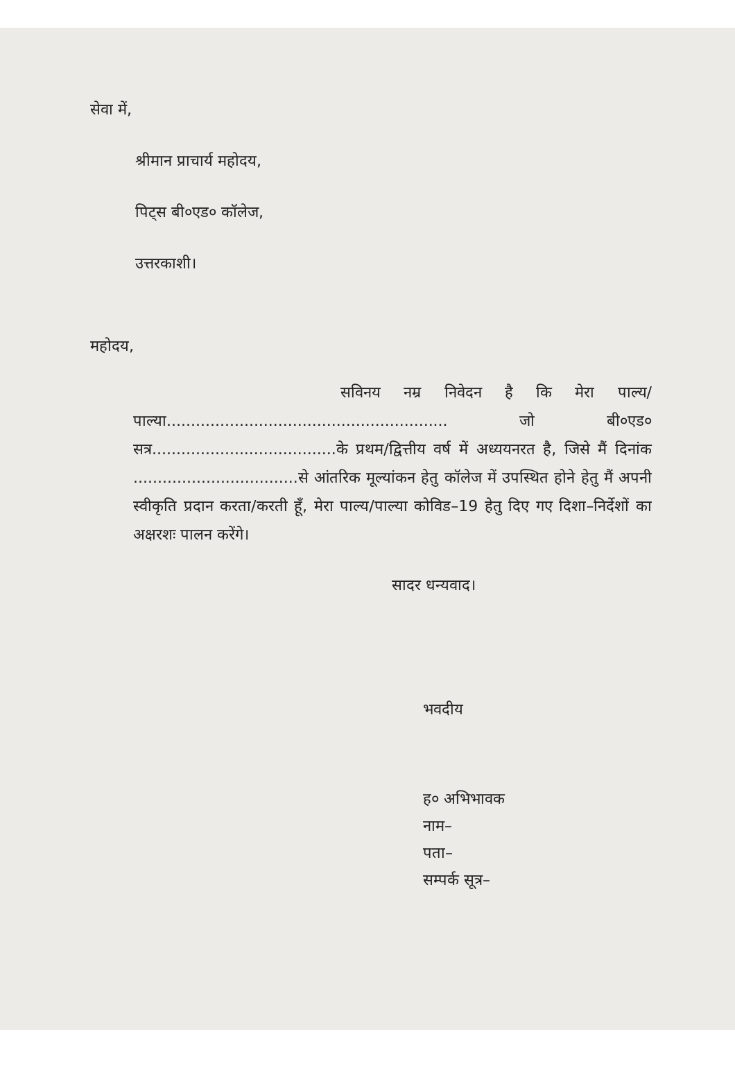सेवा में,
श्रीमान प्राचार्य महोदय,
पिट्स बी०एड० कॉलेज,
उत्तरकाशी।
महोदय,
सविनय नम्र निवेदन है कि मेरा पाल्य/पाल्या.......................................................... जो बी०एड० सत्र......................................के प्रथम/द्वित्तीय वर्ष में अध्ययनरत है, जिसे मैं दिनांक ..................................से आंतरिक मूल्यांकन हेतु कॉलेज में उपस्थित होने हेतु मैं अपनी स्वीकृति प्रदान करता/करती हूँ, मेरा पाल्य/पाल्या कोविड–19 हेतु दिए गए दिशा–निर्देशों का अक्षरशः पालन करेंगे।
सादर धन्यवाद।
भवदीय
ह० अभिभावक
नाम–
पता–
सम्पर्क सूत्र–